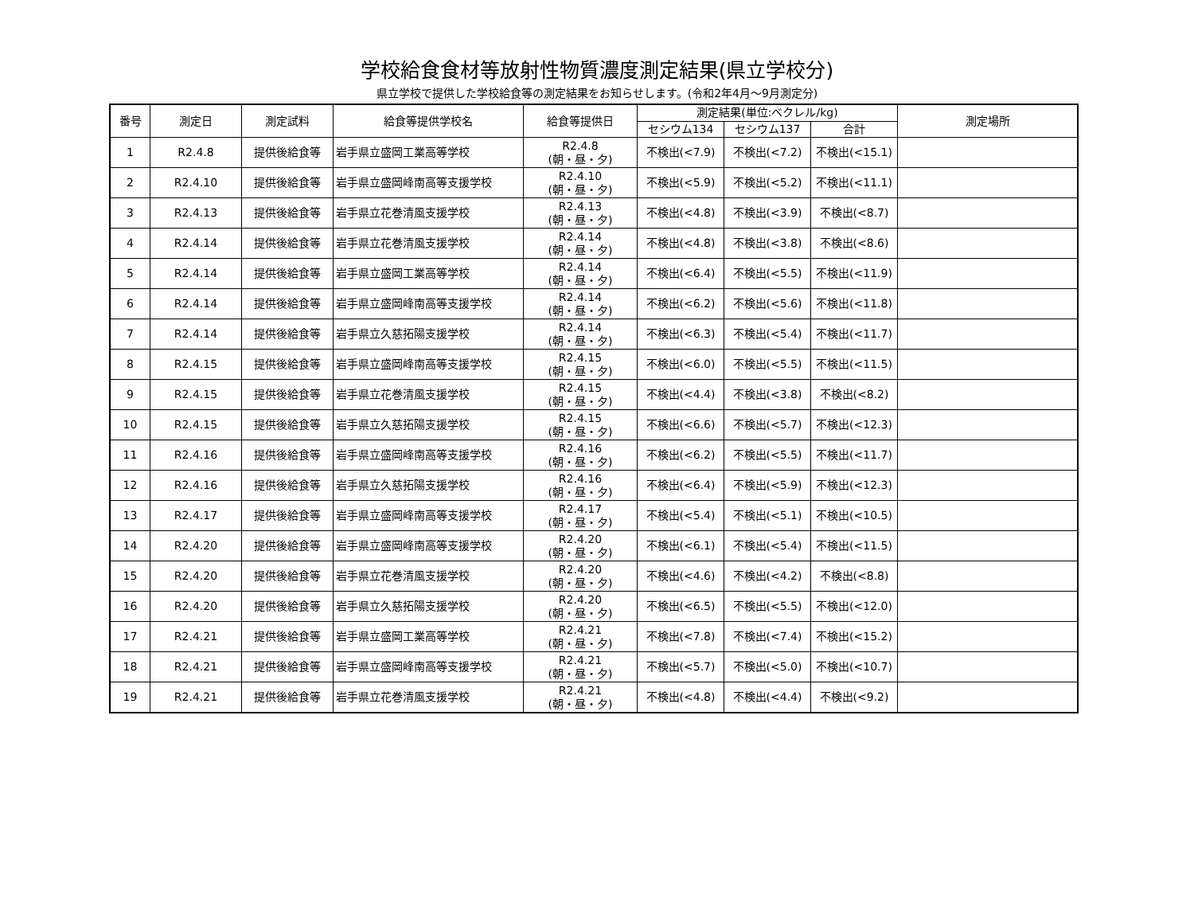学校給食食材等放射性物質濃度測定結果(県立学校分)
県立学校で提供した学校給食等の測定結果をお知らせします。(令和2年4月～9月測定分)
| 番号 | 測定日 | 測定試料 | 給食等提供学校名 | 給食等提供日 | 測定結果(単位:ベクレル/kg) | | | 測定場所 |
| --- | --- | --- | --- | --- | --- | --- | --- | --- |
| | | | | | セシウム134 | セシウム137 | 合計 | |
| 1 | R2.4.8 | 提供後給食等 | 岩手県立盛岡工業高等学校 | R2.4.8 (朝・昼・夕) | 不検出(<7.9) | 不検出(<7.2) | 不検出(<15.1) | |
| 2 | R2.4.10 | 提供後給食等 | 岩手県立盛岡峰南高等支援学校 | R2.4.10 (朝・昼・夕) | 不検出(<5.9) | 不検出(<5.2) | 不検出(<11.1) | |
| 3 | R2.4.13 | 提供後給食等 | 岩手県立花巻清風支援学校 | R2.4.13 (朝・昼・夕) | 不検出(<4.8) | 不検出(<3.9) | 不検出(<8.7) | |
| 4 | R2.4.14 | 提供後給食等 | 岩手県立花巻清風支援学校 | R2.4.14 (朝・昼・夕) | 不検出(<4.8) | 不検出(<3.8) | 不検出(<8.6) | |
| 5 | R2.4.14 | 提供後給食等 | 岩手県立盛岡工業高等学校 | R2.4.14 (朝・昼・夕) | 不検出(<6.4) | 不検出(<5.5) | 不検出(<11.9) | |
| 6 | R2.4.14 | 提供後給食等 | 岩手県立盛岡峰南高等支援学校 | R2.4.14 (朝・昼・夕) | 不検出(<6.2) | 不検出(<5.6) | 不検出(<11.8) | |
| 7 | R2.4.14 | 提供後給食等 | 岩手県立久慈拓陽支援学校 | R2.4.14 (朝・昼・夕) | 不検出(<6.3) | 不検出(<5.4) | 不検出(<11.7) | |
| 8 | R2.4.15 | 提供後給食等 | 岩手県立盛岡峰南高等支援学校 | R2.4.15 (朝・昼・夕) | 不検出(<6.0) | 不検出(<5.5) | 不検出(<11.5) | |
| 9 | R2.4.15 | 提供後給食等 | 岩手県立花巻清風支援学校 | R2.4.15 (朝・昼・夕) | 不検出(<4.4) | 不検出(<3.8) | 不検出(<8.2) | |
| 10 | R2.4.15 | 提供後給食等 | 岩手県立久慈拓陽支援学校 | R2.4.15 (朝・昼・夕) | 不検出(<6.6) | 不検出(<5.7) | 不検出(<12.3) | |
| 11 | R2.4.16 | 提供後給食等 | 岩手県立盛岡峰南高等支援学校 | R2.4.16 (朝・昼・夕) | 不検出(<6.2) | 不検出(<5.5) | 不検出(<11.7) | |
| 12 | R2.4.16 | 提供後給食等 | 岩手県立久慈拓陽支援学校 | R2.4.16 (朝・昼・夕) | 不検出(<6.4) | 不検出(<5.9) | 不検出(<12.3) | |
| 13 | R2.4.17 | 提供後給食等 | 岩手県立盛岡峰南高等支援学校 | R2.4.17 (朝・昼・夕) | 不検出(<5.4) | 不検出(<5.1) | 不検出(<10.5) | |
| 14 | R2.4.20 | 提供後給食等 | 岩手県立盛岡峰南高等支援学校 | R2.4.20 (朝・昼・夕) | 不検出(<6.1) | 不検出(<5.4) | 不検出(<11.5) | |
| 15 | R2.4.20 | 提供後給食等 | 岩手県立花巻清風支援学校 | R2.4.20 (朝・昼・夕) | 不検出(<4.6) | 不検出(<4.2) | 不検出(<8.8) | |
| 16 | R2.4.20 | 提供後給食等 | 岩手県立久慈拓陽支援学校 | R2.4.20 (朝・昼・夕) | 不検出(<6.5) | 不検出(<5.5) | 不検出(<12.0) | |
| 17 | R2.4.21 | 提供後給食等 | 岩手県立盛岡工業高等学校 | R2.4.21 (朝・昼・夕) | 不検出(<7.8) | 不検出(<7.4) | 不検出(<15.2) | |
| 18 | R2.4.21 | 提供後給食等 | 岩手県立盛岡峰南高等支援学校 | R2.4.21 (朝・昼・夕) | 不検出(<5.7) | 不検出(<5.0) | 不検出(<10.7) | |
| 19 | R2.4.21 | 提供後給食等 | 岩手県立花巻清風支援学校 | R2.4.21 (朝・昼・夕) | 不検出(<4.8) | 不検出(<4.4) | 不検出(<9.2) | |